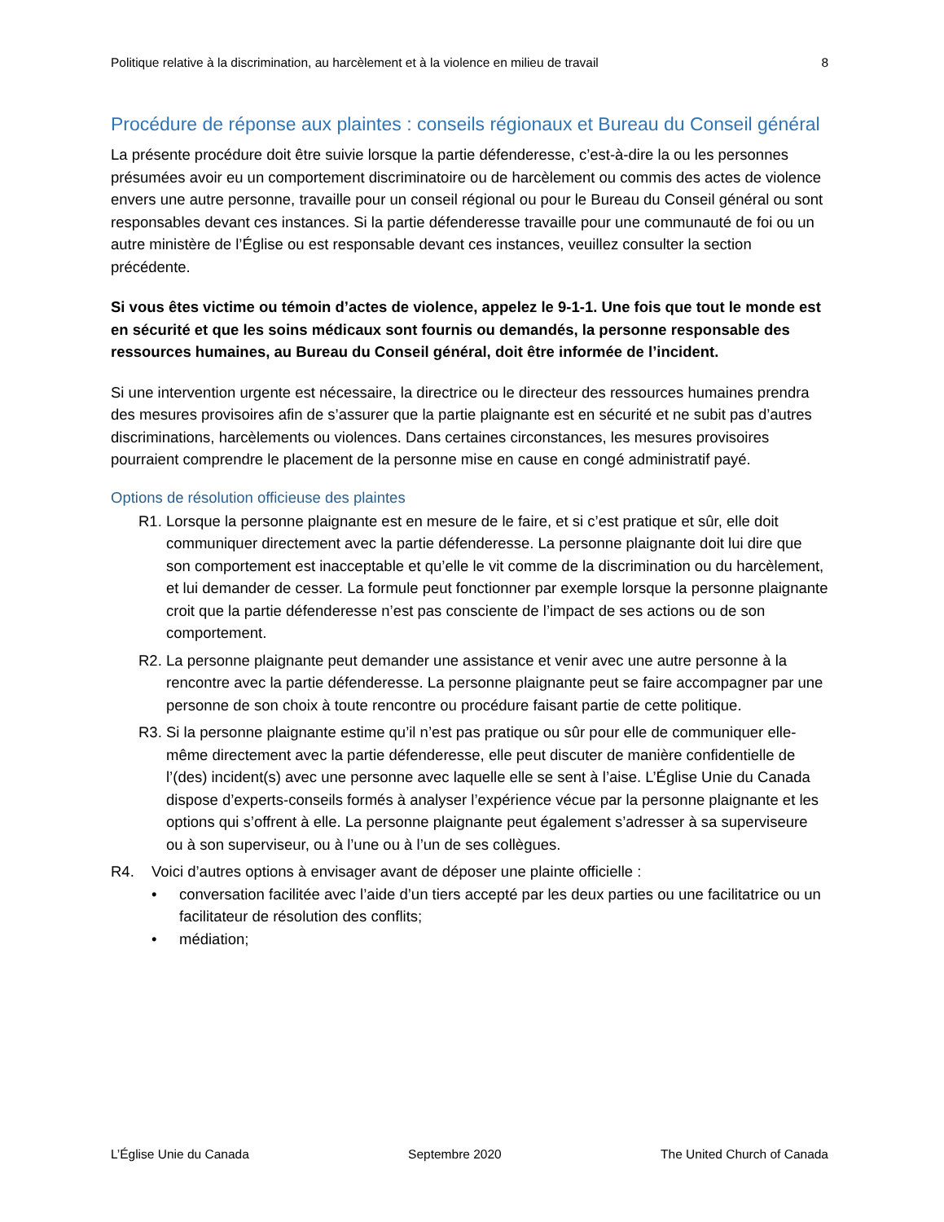Politique relative à la discrimination, au harcèlement et à la violence en milieu de travail 8
Procédure de réponse aux plaintes : conseils régionaux et Bureau du Conseil général
La présente procédure doit être suivie lorsque la partie défenderesse, c’est-à-dire la ou les personnes présumées avoir eu un comportement discriminatoire ou de harcèlement ou commis des actes de violence envers une autre personne, travaille pour un conseil régional ou pour le Bureau du Conseil général ou sont responsables devant ces instances. Si la partie défenderesse travaille pour une communauté de foi ou un autre ministère de l’Église ou est responsable devant ces instances, veuillez consulter la section précédente.
Si vous êtes victime ou témoin d’actes de violence, appelez le 9-1-1. Une fois que tout le monde est en sécurité et que les soins médicaux sont fournis ou demandés, la personne responsable des ressources humaines, au Bureau du Conseil général, doit être informée de l’incident.
Si une intervention urgente est nécessaire, la directrice ou le directeur des ressources humaines prendra des mesures provisoires afin de s’assurer que la partie plaignante est en sécurité et ne subit pas d’autres discriminations, harcèlements ou violences. Dans certaines circonstances, les mesures provisoires pourraient comprendre le placement de la personne mise en cause en congé administratif payé.
Options de résolution officieuse des plaintes
R1. Lorsque la personne plaignante est en mesure de le faire, et si c’est pratique et sûr, elle doit communiquer directement avec la partie défenderesse. La personne plaignante doit lui dire que son comportement est inacceptable et qu’elle le vit comme de la discrimination ou du harcèlement, et lui demander de cesser. La formule peut fonctionner par exemple lorsque la personne plaignante croit que la partie défenderesse n’est pas consciente de l’impact de ses actions ou de son comportement.
R2. La personne plaignante peut demander une assistance et venir avec une autre personne à la rencontre avec la partie défenderesse. La personne plaignante peut se faire accompagner par une personne de son choix à toute rencontre ou procédure faisant partie de cette politique.
R3. Si la personne plaignante estime qu’il n’est pas pratique ou sûr pour elle de communiquer elle-même directement avec la partie défenderesse, elle peut discuter de manière confidentielle de l’(des) incident(s) avec une personne avec laquelle elle se sent à l’aise. L’Église Unie du Canada dispose d’experts-conseils formés à analyser l’expérience vécue par la personne plaignante et les options qui s’offrent à elle. La personne plaignante peut également s’adresser à sa superviseure ou à son superviseur, ou à l’une ou à l’un de ses collègues.
R4. Voici d’autres options à envisager avant de déposer une plainte officielle :
• conversation facilitée avec l’aide d’un tiers accepté par les deux parties ou une facilitatrice ou un facilitateur de résolution des conflits;
• médiation;
L’Église Unie du Canada Septembre 2020 The United Church of Canada